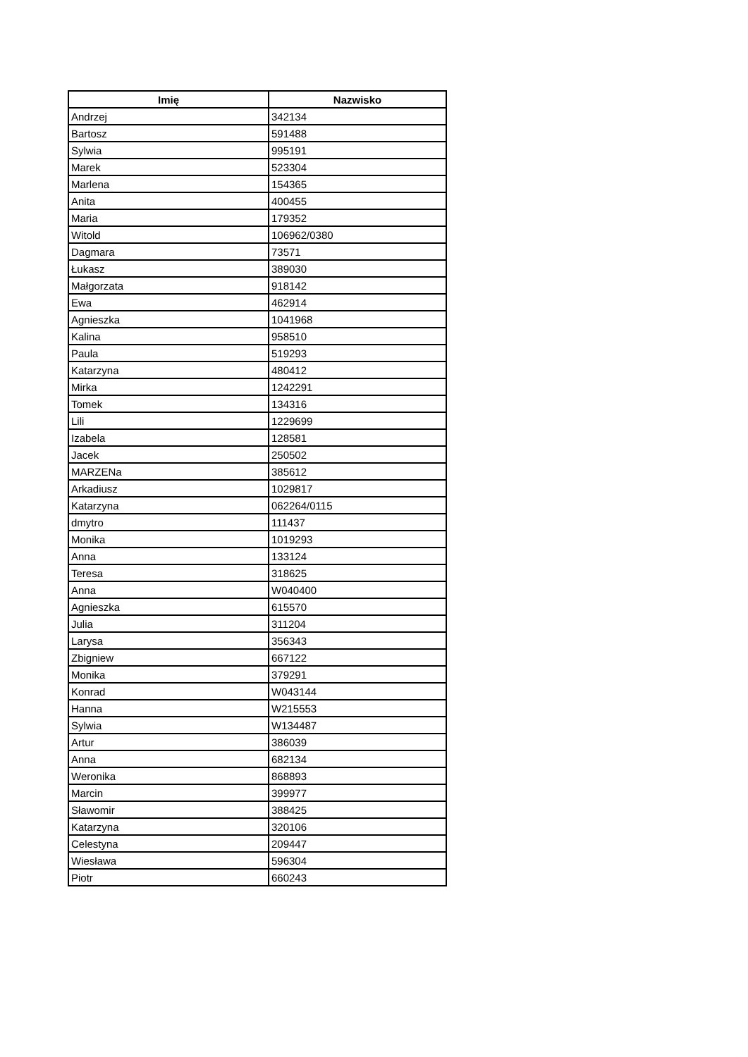| Imię | Nazwisko |
| --- | --- |
| Andrzej | 342134 |
| Bartosz | 591488 |
| Sylwia | 995191 |
| Marek | 523304 |
| Marlena | 154365 |
| Anita | 400455 |
| Maria | 179352 |
| Witold | 106962/0380 |
| Dagmara | 73571 |
| Łukasz | 389030 |
| Małgorzata | 918142 |
| Ewa | 462914 |
| Agnieszka | 1041968 |
| Kalina | 958510 |
| Paula | 519293 |
| Katarzyna | 480412 |
| Mirka | 1242291 |
| Tomek | 134316 |
| Lili | 1229699 |
| Izabela | 128581 |
| Jacek | 250502 |
| MARZENa | 385612 |
| Arkadiusz | 1029817 |
| Katarzyna | 062264/0115 |
| dmytro | 111437 |
| Monika | 1019293 |
| Anna | 133124 |
| Teresa | 318625 |
| Anna | W040400 |
| Agnieszka | 615570 |
| Julia | 311204 |
| Larysa | 356343 |
| Zbigniew | 667122 |
| Monika | 379291 |
| Konrad | W043144 |
| Hanna | W215553 |
| Sylwia | W134487 |
| Artur | 386039 |
| Anna | 682134 |
| Weronika | 868893 |
| Marcin | 399977 |
| Sławomir | 388425 |
| Katarzyna | 320106 |
| Celestyna | 209447 |
| Wiesława | 596304 |
| Piotr | 660243 |